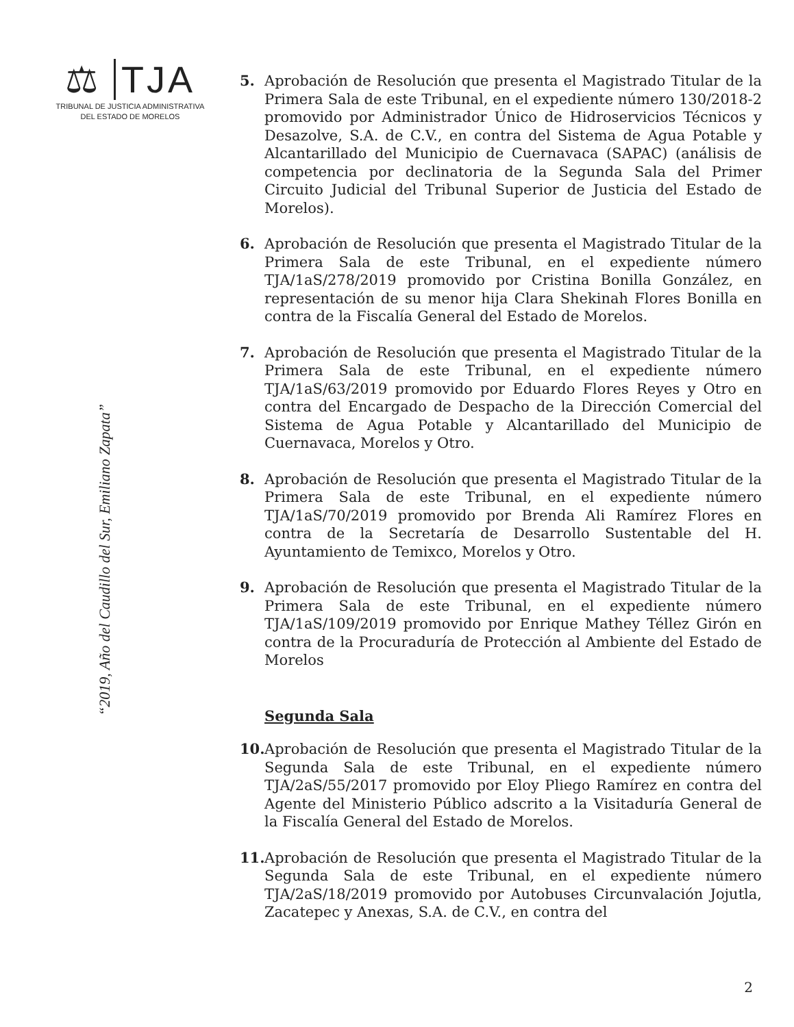⚖ TJA
TRIBUNAL DE JUSTICIA ADMINISTRATIVA
DEL ESTADO DE MORELOS
“2019, Año del Caudillo del Sur, Emiliano Zapata”
5. Aprobación de Resolución que presenta el Magistrado Titular de la Primera Sala de este Tribunal, en el expediente número 130/2018-2 promovido por Administrador Único de Hidroservicios Técnicos y Desazolve, S.A. de C.V., en contra del Sistema de Agua Potable y Alcantarillado del Municipio de Cuernavaca (SAPAC) (análisis de competencia por declinatoria de la Segunda Sala del Primer Circuito Judicial del Tribunal Superior de Justicia del Estado de Morelos).
6. Aprobación de Resolución que presenta el Magistrado Titular de la Primera Sala de este Tribunal, en el expediente número TJA/1aS/278/2019 promovido por Cristina Bonilla González, en representación de su menor hija Clara Shekinah Flores Bonilla en contra de la Fiscalía General del Estado de Morelos.
7. Aprobación de Resolución que presenta el Magistrado Titular de la Primera Sala de este Tribunal, en el expediente número TJA/1aS/63/2019 promovido por Eduardo Flores Reyes y Otro en contra del Encargado de Despacho de la Dirección Comercial del Sistema de Agua Potable y Alcantarillado del Municipio de Cuernavaca, Morelos y Otro.
8. Aprobación de Resolución que presenta el Magistrado Titular de la Primera Sala de este Tribunal, en el expediente número TJA/1aS/70/2019 promovido por Brenda Ali Ramírez Flores en contra de la Secretaría de Desarrollo Sustentable del H. Ayuntamiento de Temixco, Morelos y Otro.
9. Aprobación de Resolución que presenta el Magistrado Titular de la Primera Sala de este Tribunal, en el expediente número TJA/1aS/109/2019 promovido por Enrique Mathey Téllez Girón en contra de la Procuraduría de Protección al Ambiente del Estado de Morelos
Segunda Sala
10.
Aprobación de Resolución que presenta el Magistrado Titular de la Segunda Sala de este Tribunal, en el expediente número TJA/2aS/55/2017 promovido por Eloy Pliego Ramírez en contra del Agente del Ministerio Público adscrito a la Visitaduría General de la Fiscalía General del Estado de Morelos.
11.
Aprobación de Resolución que presenta el Magistrado Titular de la Segunda Sala de este Tribunal, en el expediente número TJA/2aS/18/2019 promovido por Autobuses Circunvalación Jojutla, Zacatepec y Anexas, S.A. de C.V., en contra del
2